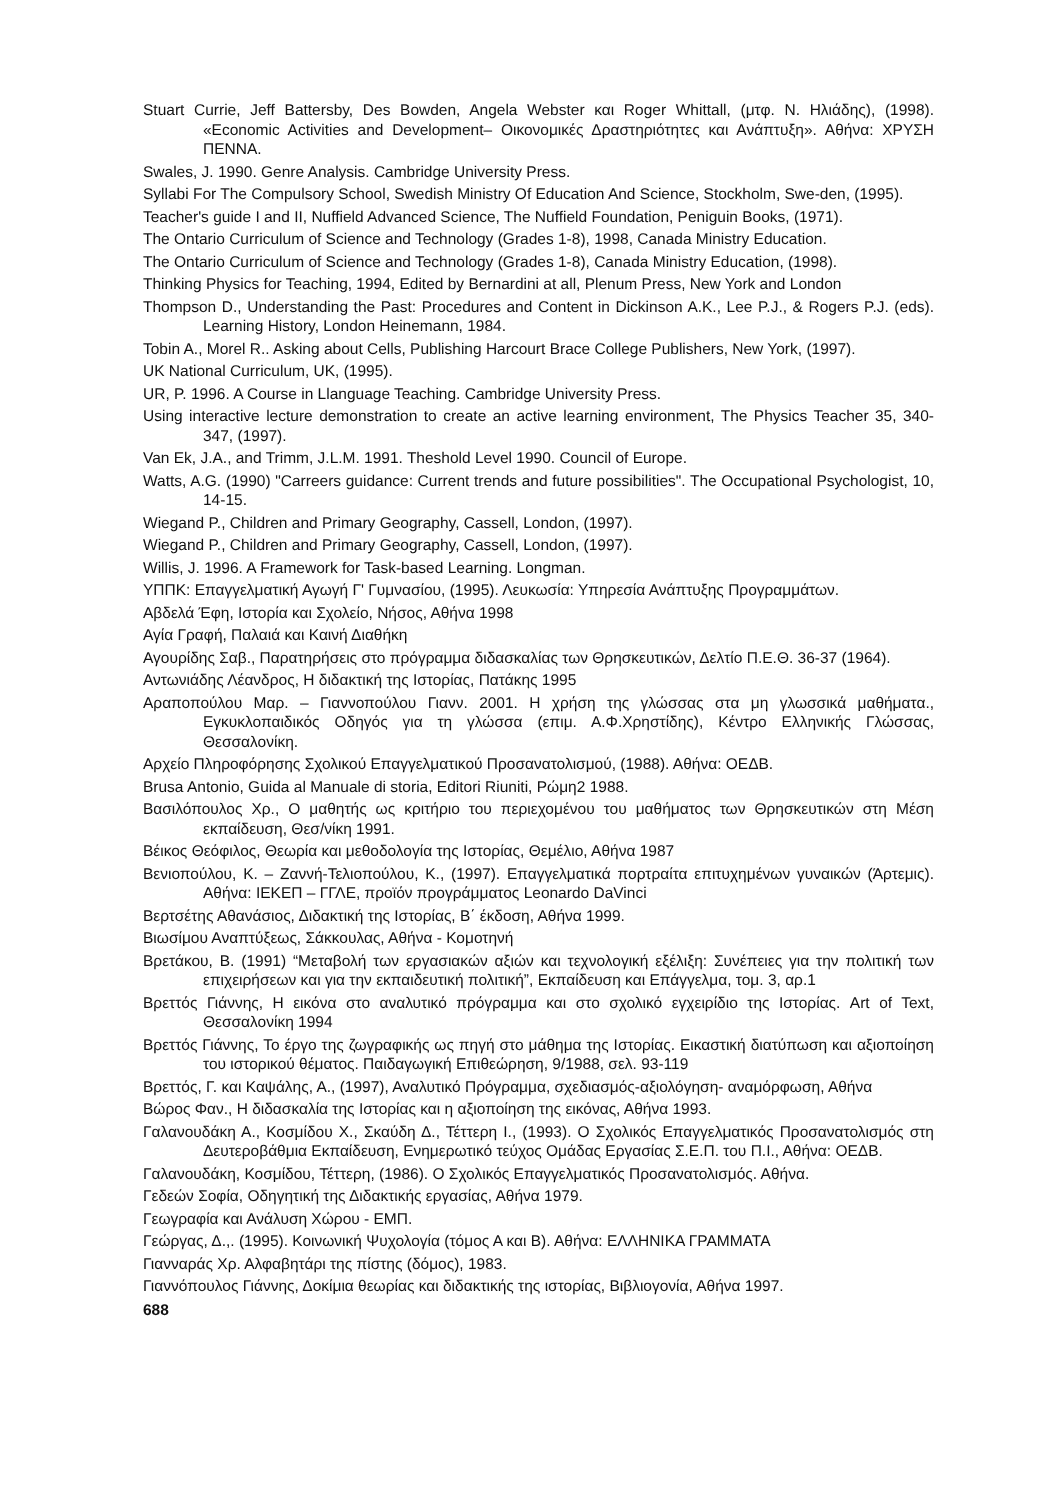Stuart Currie, Jeff Battersby, Des Bowden, Angela Webster και Roger Whittall, (μτφ. Ν. Ηλιάδης), (1998). «Economic Activities and Development– Οικονομικές Δραστηριότητες και Ανάπτυξη». Αθήνα: ΧΡΥΣΗ ΠΕΝΝΑ.
Swales, J. 1990. Genre Analysis. Cambridge University Press.
Syllabi For The Compulsory School, Swedish Ministry Of Education And Science, Stockholm, Swe-den, (1995).
Teacher's guide I and II, Nuffield Advanced Science, The Nuffield Foundation, Peniguin Books, (1971).
The Ontario Curriculum of Science and Technology (Grades 1-8), 1998, Canada Ministry Education.
The Ontario Curriculum of Science and Technology (Grades 1-8), Canada Ministry Education, (1998).
Thinking Physics for Teaching, 1994, Edited by Bernardini at all, Plenum Press, New York and London
Thompson D., Understanding the Past: Procedures and Content in Dickinson A.K., Lee P.J., & Rogers P.J. (eds). Learning History, London Heinemann, 1984.
Tobin A., Morel R.. Asking about Cells, Publishing Harcourt Brace College Publishers, New York, (1997).
UK National Curriculum, UK, (1995).
UR, P. 1996. A Course in Llanguage Teaching. Cambridge University Press.
Using interactive lecture demonstration to create an active learning environment, The Physics Teacher 35, 340-347, (1997).
Van Ek, J.A., and Trimm, J.L.M. 1991. Theshold Level 1990. Council of Europe.
Watts, A.G. (1990) "Carreers guidance: Current trends and future possibilities". The Occupational Psychologist, 10, 14-15.
Wiegand P., Children and Primary Geography, Cassell, London, (1997).
Wiegand P., Children and Primary Geography, Cassell, London, (1997).
Willis, J. 1996. A Framework for Task-based Learning. Longman.
ΥΠΠΚ: Επαγγελματική Αγωγή Γ' Γυμνασίου, (1995). Λευκωσία: Υπηρεσία Ανάπτυξης Προγραμμάτων.
Αβδελά Έφη, Ιστορία και Σχολείο, Νήσος, Αθήνα 1998
Αγία Γραφή, Παλαιά και Καινή Διαθήκη
Αγουρίδης Σαβ., Παρατηρήσεις στο πρόγραμμα διδασκαλίας των Θρησκευτικών, Δελτίο Π.Ε.Θ. 36-37 (1964).
Αντωνιάδης Λέανδρος, Η διδακτική της Ιστορίας, Πατάκης 1995
Αραποπούλου Μαρ. – Γιαννοπούλου Γιανν. 2001. Η χρήση της γλώσσας στα μη γλωσσικά μαθήματα., Εγκυκλοπαιδικός Οδηγός για τη γλώσσα (επιμ. Α.Φ.Χρηστίδης), Κέντρο Ελληνικής Γλώσσας, Θεσσαλονίκη.
Αρχείο Πληροφόρησης Σχολικού Επαγγελματικού Προσανατολισμού, (1988). Αθήνα: ΟΕΔΒ.
Brusa Antonio, Guida al Manuale di storia, Editori Riuniti, Ρώμη2 1988.
Βασιλόπουλος Χρ., Ο μαθητής ως κριτήριο του περιεχομένου του μαθήματος των Θρησκευτικών στη Μέση εκπαίδευση, Θεσ/νίκη 1991.
Βέικος Θεόφιλος, Θεωρία και μεθοδολογία της Ιστορίας, Θεμέλιο, Αθήνα 1987
Βενιοπούλου, Κ. – Ζαννή-Τελιοπούλου, Κ., (1997). Επαγγελματικά πορτραίτα επιτυχημένων γυναικών (Άρτεμις). Αθήνα: ΙΕΚΕΠ – ΓΓΛΕ, προϊόν προγράμματος Leonardo DaVinci
Βερτσέτης Αθανάσιος, Διδακτική της Ιστορίας, Β΄ έκδοση, Αθήνα 1999.
Βιωσίμου Αναπτύξεως, Σάκκουλας, Αθήνα - Κομοτηνή
Βρετάκου, Β. (1991) “Μεταβολή των εργασιακών αξιών και τεχνολογική εξέλιξη: Συνέπειες για την πολιτική των επιχειρήσεων και για την εκπαιδευτική πολιτική”, Εκπαίδευση και Επάγγελμα, τομ. 3, αρ.1
Βρεττός Γιάννης, Η εικόνα στο αναλυτικό πρόγραμμα και στο σχολικό εγχειρίδιο της Ιστορίας. Art of Text, Θεσσαλονίκη 1994
Βρεττός Γιάννης, Το έργο της ζωγραφικής ως πηγή στο μάθημα της Ιστορίας. Εικαστική διατύπωση και αξιοποίηση του ιστορικού θέματος. Παιδαγωγική Επιθεώρηση, 9/1988, σελ. 93-119
Βρεττός, Γ. και Καψάλης, Α., (1997), Αναλυτικό Πρόγραμμα, σχεδιασμός-αξιολόγηση- αναμόρφωση, Αθήνα
Βώρος Φαν., Η διδασκαλία της Ιστορίας και η αξιοποίηση της εικόνας, Αθήνα 1993.
Γαλανουδάκη Α., Κοσμίδου Χ., Σκαύδη Δ., Τέττερη Ι., (1993). Ο Σχολικός Επαγγελματικός Προσανατολισμός στη Δευτεροβάθμια Εκπαίδευση, Ενημερωτικό τεύχος Ομάδας Εργασίας Σ.Ε.Π. του Π.Ι., Αθήνα: ΟΕΔΒ.
Γαλανουδάκη, Κοσμίδου, Τέττερη, (1986). Ο Σχολικός Επαγγελματικός Προσανατολισμός. Αθήνα.
Γεδεών Σοφία, Οδηγητική της Διδακτικής εργασίας, Αθήνα 1979.
Γεωγραφία και Ανάλυση Χώρου - ΕΜΠ.
Γεώργας, Δ.,. (1995). Κοινωνική Ψυχολογία (τόμος Α και Β). Αθήνα: ΕΛΛΗΝΙΚΑ ΓΡΑΜΜΑΤΑ
Γιανναράς Χρ. Αλφαβητάρι της πίστης (δόμος), 1983.
Γιαννόπουλος Γιάννης, Δοκίμια θεωρίας και διδακτικής της ιστορίας, Βιβλιογονία, Αθήνα 1997.
688